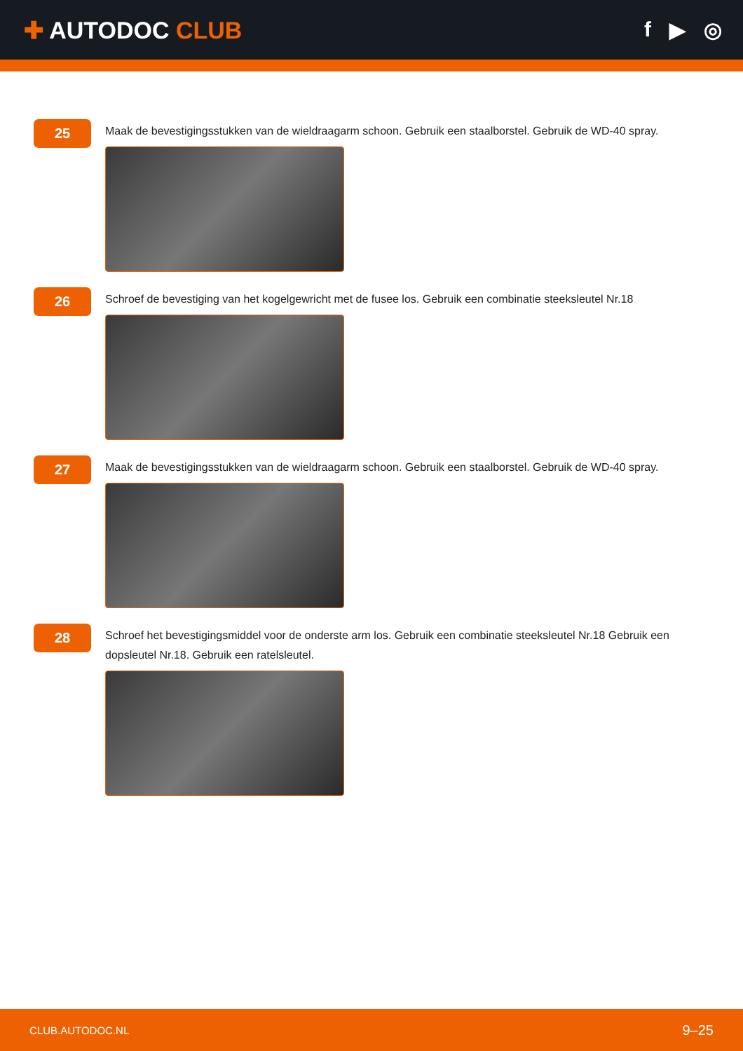✚ AUTODOC CLUB f ▶ ◎
25
Maak de bevestigingsstukken van de wieldraagarm schoon. Gebruik een staalborstel. Gebruik de WD-40 spray.
26
Schroef de bevestiging van het kogelgewricht met de fusee los. Gebruik een combinatie steeksleutel Nr.18
27
Maak de bevestigingsstukken van de wieldraagarm schoon. Gebruik een staalborstel. Gebruik de WD-40 spray.
28
Schroef het bevestigingsmiddel voor de onderste arm los. Gebruik een combinatie steeksleutel Nr.18 Gebruik een dopsleutel Nr.18. Gebruik een ratelsleutel.
CLUB.AUTODOC.NL 9–25